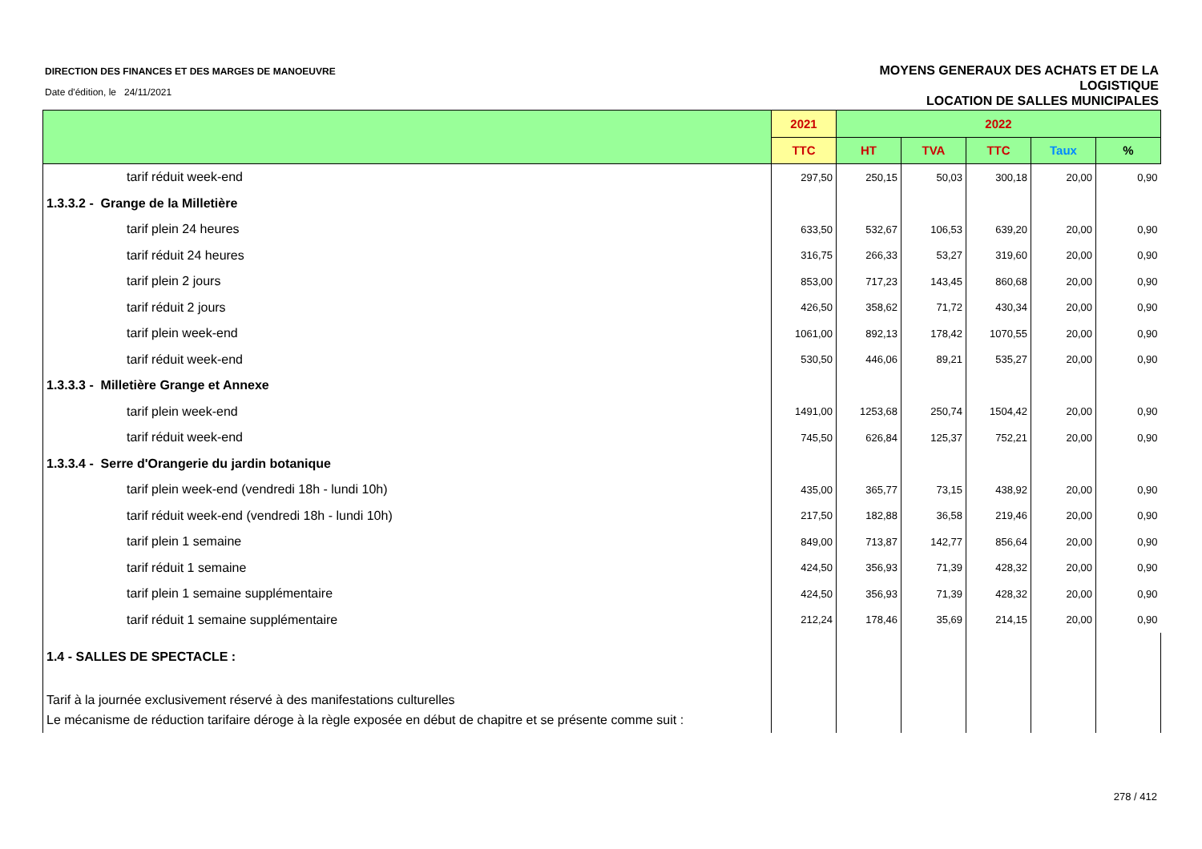DIRECTION DES FINANCES ET DES MARGES DE MANOEUVRE
Date d'édition, le 24/11/2021
MOYENS GENERAUX DES ACHATS ET DE LA
LOGISTIQUE
LOCATION DE SALLES MUNICIPALES
| | 2021 | 2022 | | | | |
| --- | --- | --- | --- | --- | --- | --- |
| | TTC | HT | TVA | TTC | Taux | % |
| tarif réduit week-end | 297,50 | 250,15 | 50,03 | 300,18 | 20,00 | 0,90 |
| 1.3.3.2 - Grange de la Milletière | | | | | | |
| tarif plein 24 heures | 633,50 | 532,67 | 106,53 | 639,20 | 20,00 | 0,90 |
| tarif réduit 24 heures | 316,75 | 266,33 | 53,27 | 319,60 | 20,00 | 0,90 |
| tarif plein 2 jours | 853,00 | 717,23 | 143,45 | 860,68 | 20,00 | 0,90 |
| tarif réduit 2 jours | 426,50 | 358,62 | 71,72 | 430,34 | 20,00 | 0,90 |
| tarif plein week-end | 1061,00 | 892,13 | 178,42 | 1070,55 | 20,00 | 0,90 |
| tarif réduit week-end | 530,50 | 446,06 | 89,21 | 535,27 | 20,00 | 0,90 |
| 1.3.3.3 - Milletière Grange et Annexe | | | | | | |
| tarif plein week-end | 1491,00 | 1253,68 | 250,74 | 1504,42 | 20,00 | 0,90 |
| tarif réduit week-end | 745,50 | 626,84 | 125,37 | 752,21 | 20,00 | 0,90 |
| 1.3.3.4 - Serre d'Orangerie du jardin botanique | | | | | | |
| tarif plein week-end (vendredi 18h - lundi 10h) | 435,00 | 365,77 | 73,15 | 438,92 | 20,00 | 0,90 |
| tarif réduit week-end (vendredi 18h - lundi 10h) | 217,50 | 182,88 | 36,58 | 219,46 | 20,00 | 0,90 |
| tarif plein 1 semaine | 849,00 | 713,87 | 142,77 | 856,64 | 20,00 | 0,90 |
| tarif réduit 1 semaine | 424,50 | 356,93 | 71,39 | 428,32 | 20,00 | 0,90 |
| tarif plein 1 semaine supplémentaire | 424,50 | 356,93 | 71,39 | 428,32 | 20,00 | 0,90 |
| tarif réduit 1 semaine supplémentaire | 212,24 | 178,46 | 35,69 | 214,15 | 20,00 | 0,90 |
| 1.4 - SALLES DE SPECTACLE : | | | | | | |
| Tarif à la journée exclusivement réservé à des manifestations culturelles | | | | | | |
| Le mécanisme de réduction tarifaire déroge à la règle exposée en début de chapitre et se présente comme suit : | | | | | | |
278 / 412